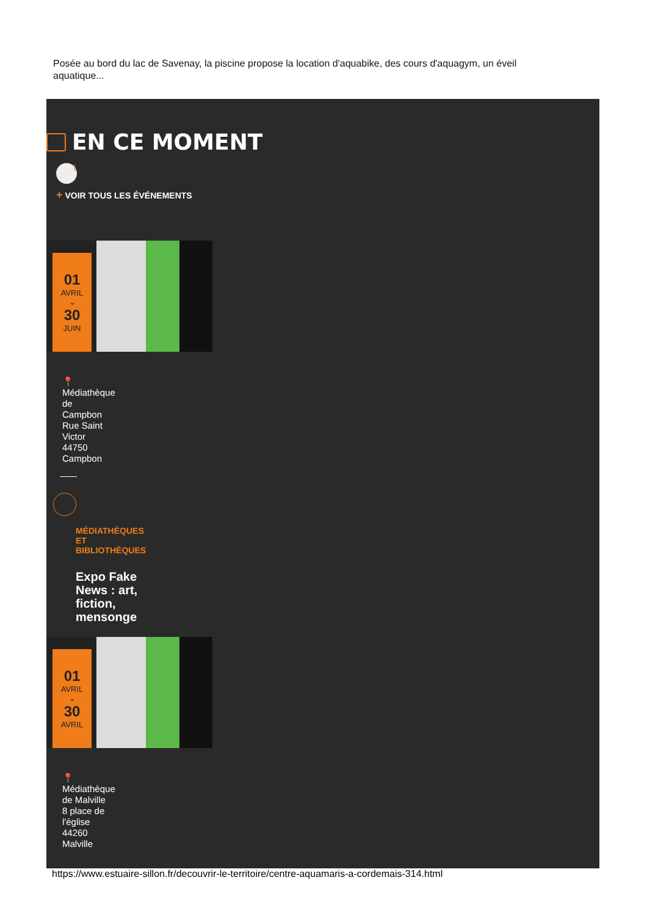Posée au bord du lac de Savenay, la piscine propose la location d'aquabike, des cours d'aquagym, un éveil aquatique...
EN CE MOMENT
⌇
+ VOIR TOUS LES ÉVÉNEMENTS
01
AVRIL
⌄
30
JUIN
📍 Médiathèque de Campbon Rue Saint Victor 44750 Campbon
MÉDIATHÈQUES ET BIBLIOTHÈQUES
Expo Fake News : art, fiction, mensonge
01
AVRIL
⌄
30
AVRIL
📍 Médiathèque de Malville 8 place de l'église 44260 Malville
https://www.estuaire-sillon.fr/decouvrir-le-territoire/centre-aquamaris-a-cordemais-314.html